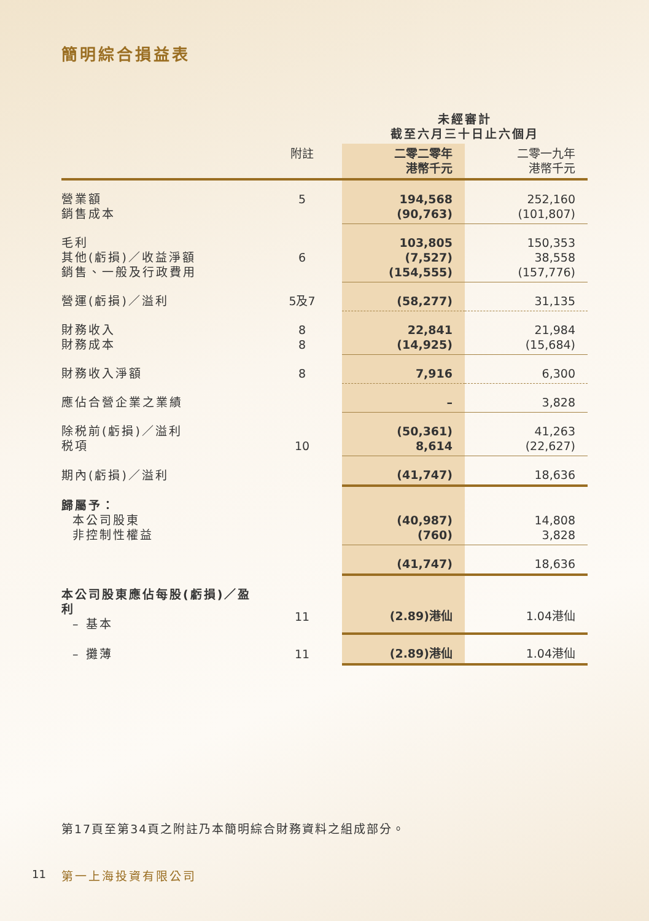簡明綜合損益表
| | | 未經審計 截至六月三十日止六個月 | |
| --- | --- | --- | --- |
| | 附註 | 二零二零年 港幣千元 | 二零一九年 港幣千元 |
| 營業額 銷售成本 | 5 | 194,568 (90,763) | 252,160 (101,807) |
| 毛利 其他(虧損)／收益淨額 銷售、一般及行政費用 | 6 | 103,805 (7,527) (154,555) | 150,353 38,558 (157,776) |
| 營運(虧損)／溢利 | 5及7 | (58,277) | 31,135 |
| 財務收入 財務成本 | 8 8 | 22,841 (14,925) | 21,984 (15,684) |
| 財務收入淨額 | 8 | 7,916 | 6,300 |
| 應佔合營企業之業績 | | – | 3,828 |
| 除税前(虧損)／溢利 税項 | 10 | (50,361) 8,614 | 41,263 (22,627) |
| 期內(虧損)／溢利 | | (41,747) | 18,636 |
| 歸屬予： 本公司股東 非控制性權益 | | (40,987) (760) | 14,808 3,828 |
| | | (41,747) | 18,636 |
| 本公司股東應佔每股(虧損)／盈利 – 基本 | 11 | (2.89)港仙 | 1.04港仙 |
| – 攤薄 | 11 | (2.89)港仙 | 1.04港仙 |
第17頁至第34頁之附註乃本簡明綜合財務資料之組成部分。
11 第一上海投資有限公司